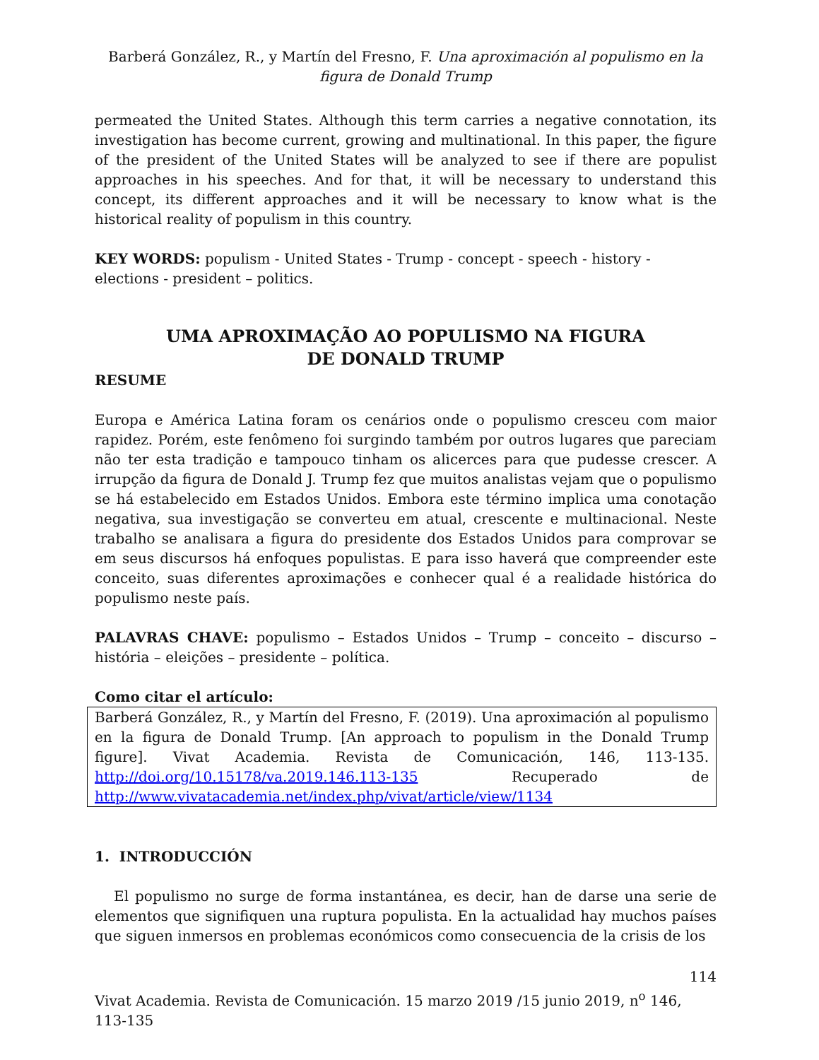Barberá González, R., y Martín del Fresno, F. Una aproximación al populismo en la figura de Donald Trump
permeated the United States. Although this term carries a negative connotation, its investigation has become current, growing and multinational. In this paper, the figure of the president of the United States will be analyzed to see if there are populist approaches in his speeches. And for that, it will be necessary to understand this concept, its different approaches and it will be necessary to know what is the historical reality of populism in this country.
KEY WORDS: populism - United States - Trump - concept - speech - history - elections - president – politics.
UMA APROXIMAÇÃO AO POPULISMO NA FIGURA
DE DONALD TRUMP
RESUME
Europa e América Latina foram os cenários onde o populismo cresceu com maior rapidez. Porém, este fenômeno foi surgindo também por outros lugares que pareciam não ter esta tradição e tampouco tinham os alicerces para que pudesse crescer. A irrupção da figura de Donald J. Trump fez que muitos analistas vejam que o populismo se há estabelecido em Estados Unidos. Embora este término implica uma conotação negativa, sua investigação se converteu em atual, crescente e multinacional. Neste trabalho se analisara a figura do presidente dos Estados Unidos para comprovar se em seus discursos há enfoques populistas. E para isso haverá que compreender este conceito, suas diferentes aproximações e conhecer qual é a realidade histórica do populismo neste país.
PALAVRAS CHAVE: populismo – Estados Unidos – Trump – conceito – discurso – história – eleições – presidente – política.
Como citar el artículo:
Barberá González, R., y Martín del Fresno, F. (2019). Una aproximación al populismo en la figura de Donald Trump. [An approach to populism in the Donald Trump figure]. Vivat Academia. Revista de Comunicación, 146, 113-135. http://doi.org/10.15178/va.2019.146.113-135 Recuperado de http://www.vivatacademia.net/index.php/vivat/article/view/1134
1. INTRODUCCIÓN
El populismo no surge de forma instantánea, es decir, han de darse una serie de elementos que signifiquen una ruptura populista. En la actualidad hay muchos países que siguen inmersos en problemas económicos como consecuencia de la crisis de los
114
Vivat Academia. Revista de Comunicación. 15 marzo 2019 /15 junio 2019, n<sup>o</sup> 146, 113-135